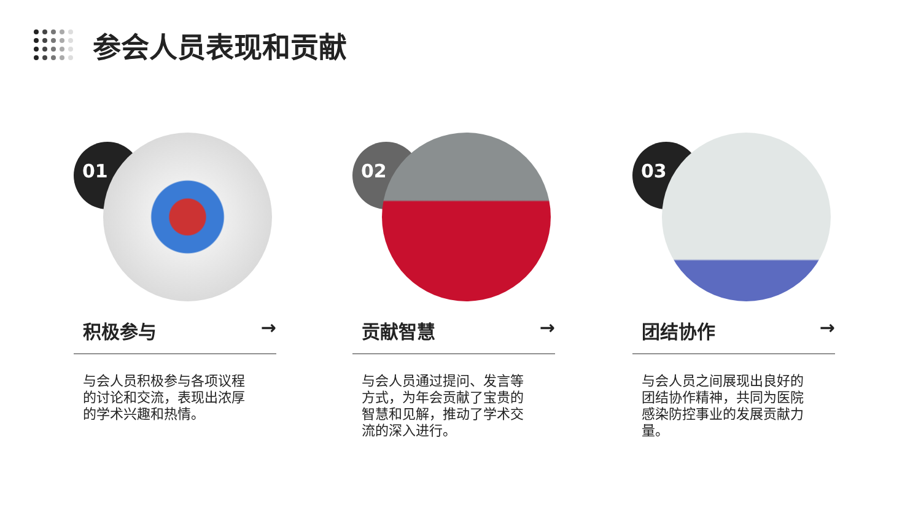参会人员表现和贡献
01
积极参与 →
与会人员积极参与各项议程的讨论和交流，表现出浓厚的学术兴趣和热情。
02
贡献智慧 →
与会人员通过提问、发言等方式，为年会贡献了宝贵的智慧和见解，推动了学术交流的深入进行。
03
团结协作 →
与会人员之间展现出良好的团结协作精神，共同为医院感染防控事业的发展贡献力量。